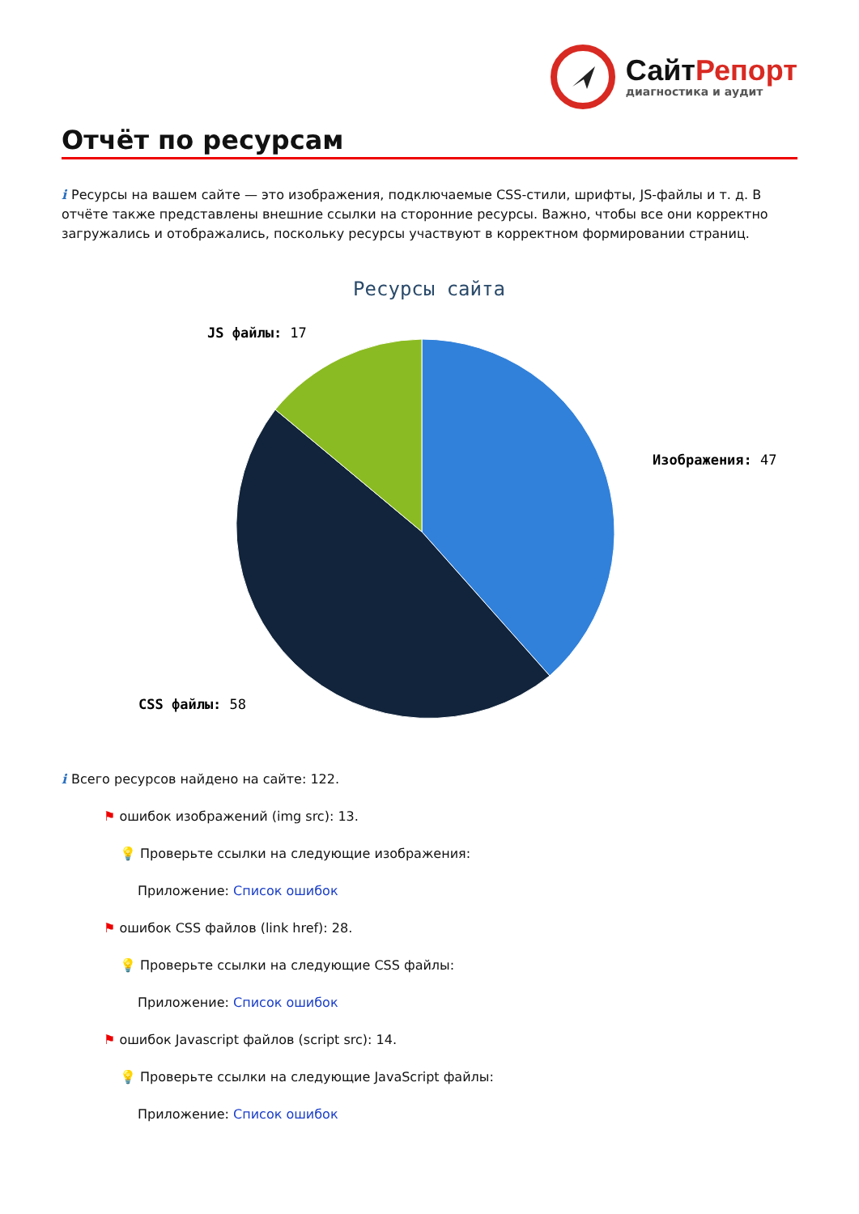СайтРепорт
диагностика и аудит
Отчёт по ресурсам
i Ресурсы на вашем сайте — это изображения, подключаемые CSS-стили, шрифты, JS-файлы и т. д. В отчёте также представлены внешние ссылки на сторонние ресурсы. Важно, чтобы все они корректно загружались и отображались, поскольку ресурсы участвуют в корректном формировании страниц.
Ресурсы сайта
JS файлы: 17
Изображения: 47
CSS файлы: 58
i Всего ресурсов найдено на сайте: 122.
⚑ ошибок изображений (img src): 13.
💡 Проверьте ссылки на следующие изображения:
Приложение: Список ошибок
⚑ ошибок CSS файлов (link href): 28.
💡 Проверьте ссылки на следующие CSS файлы:
Приложение: Список ошибок
⚑ ошибок Javascript файлов (script src): 14.
💡 Проверьте ссылки на следующие JavaScript файлы:
Приложение: Список ошибок